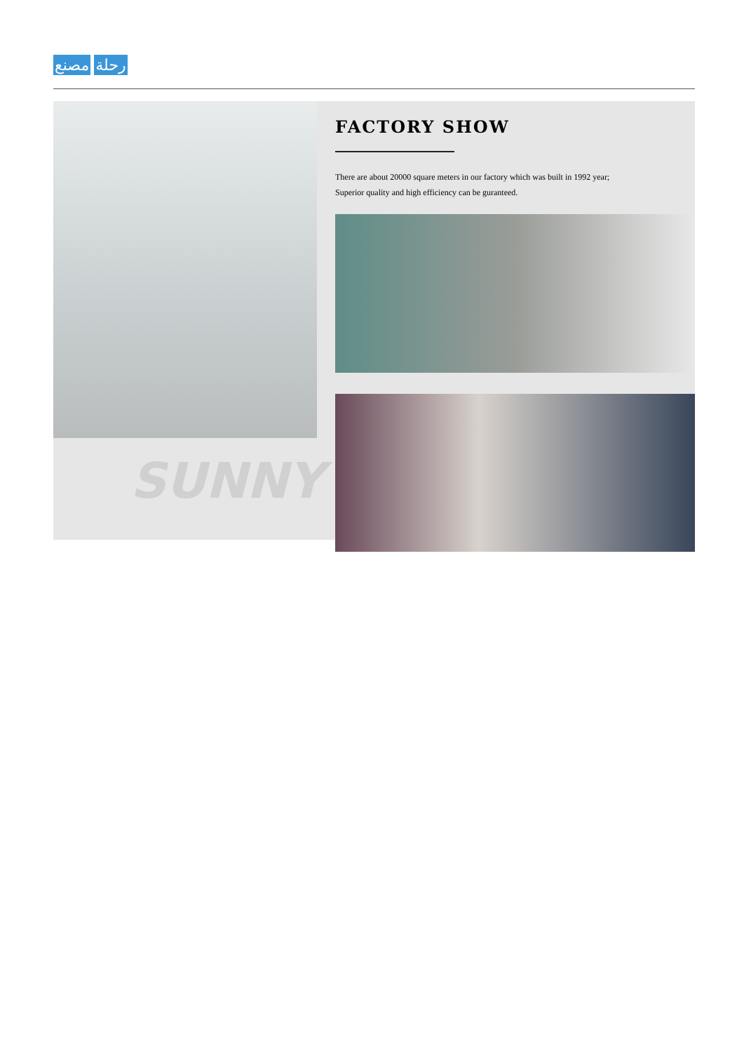رحلة مصنع
SUNNY
FACTORY SHOW
There are about 20000 square meters in our factory which was built in 1992 year;
Superior quality and high efficiency can be guranteed.